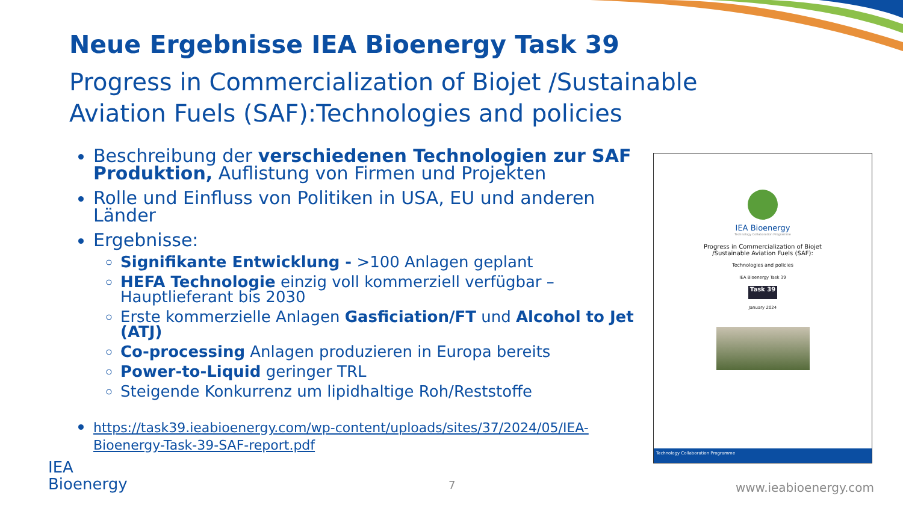Neue Ergebnisse IEA Bioenergy Task 39
Progress in Commercialization of Biojet /Sustainable Aviation Fuels (SAF):Technologies and policies
Beschreibung der verschiedenen Technologien zur SAF Produktion, Auflistung von Firmen und Projekten
Rolle und Einfluss von Politiken in USA, EU und anderen Länder
Ergebnisse:
Signifikante Entwicklung - >100 Anlagen geplant
HEFA Technologie einzig voll kommerziell verfügbar – Hauptlieferant bis 2030
Erste kommerzielle Anlagen Gasficiation/FT und Alcohol to Jet (ATJ)
Co-processing Anlagen produzieren in Europa bereits
Power-to-Liquid geringer TRL
Steigende Konkurrenz um lipidhaltige Roh/Reststoffe
https://task39.ieabioenergy.com/wp-content/uploads/sites/37/2024/05/IEA-Bioenergy-Task-39-SAF-report.pdf
IEA Bioenergy
Technology Collaboration Programme
Progress in Commercialization of Biojet
/Sustainable Aviation Fuels (SAF):
Technologies and policies
IEA Bioenergy Task 39
Task 39
January 2024
Technology Collaboration Programme
IEA
Bioenergy
7 www.ieabioenergy.com